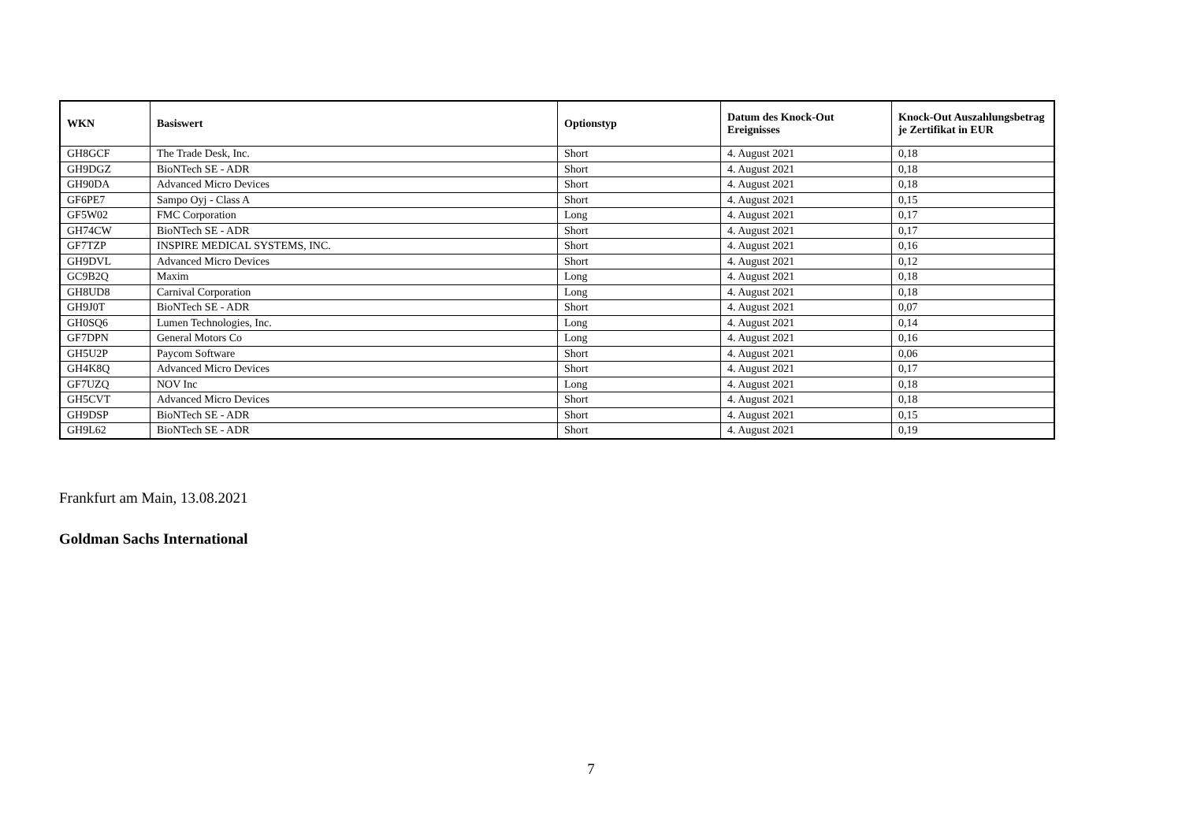| WKN | Basiswert | Optionstyp | Datum des Knock-Out Ereignisses | Knock-Out Auszahlungsbetrag je Zertifikat in EUR |
| --- | --- | --- | --- | --- |
| GH8GCF | The Trade Desk, Inc. | Short | 4. August 2021 | 0,18 |
| GH9DGZ | BioNTech SE - ADR | Short | 4. August 2021 | 0,18 |
| GH90DA | Advanced Micro Devices | Short | 4. August 2021 | 0,18 |
| GF6PE7 | Sampo Oyj - Class A | Short | 4. August 2021 | 0,15 |
| GF5W02 | FMC Corporation | Long | 4. August 2021 | 0,17 |
| GH74CW | BioNTech SE - ADR | Short | 4. August 2021 | 0,17 |
| GF7TZP | INSPIRE MEDICAL SYSTEMS, INC. | Short | 4. August 2021 | 0,16 |
| GH9DVL | Advanced Micro Devices | Short | 4. August 2021 | 0,12 |
| GC9B2Q | Maxim | Long | 4. August 2021 | 0,18 |
| GH8UD8 | Carnival Corporation | Long | 4. August 2021 | 0,18 |
| GH9J0T | BioNTech SE - ADR | Short | 4. August 2021 | 0,07 |
| GH0SQ6 | Lumen Technologies, Inc. | Long | 4. August 2021 | 0,14 |
| GF7DPN | General Motors Co | Long | 4. August 2021 | 0,16 |
| GH5U2P | Paycom Software | Short | 4. August 2021 | 0,06 |
| GH4K8Q | Advanced Micro Devices | Short | 4. August 2021 | 0,17 |
| GF7UZQ | NOV Inc | Long | 4. August 2021 | 0,18 |
| GH5CVT | Advanced Micro Devices | Short | 4. August 2021 | 0,18 |
| GH9DSP | BioNTech SE - ADR | Short | 4. August 2021 | 0,15 |
| GH9L62 | BioNTech SE - ADR | Short | 4. August 2021 | 0,19 |
Frankfurt am Main, 13.08.2021
Goldman Sachs International
7